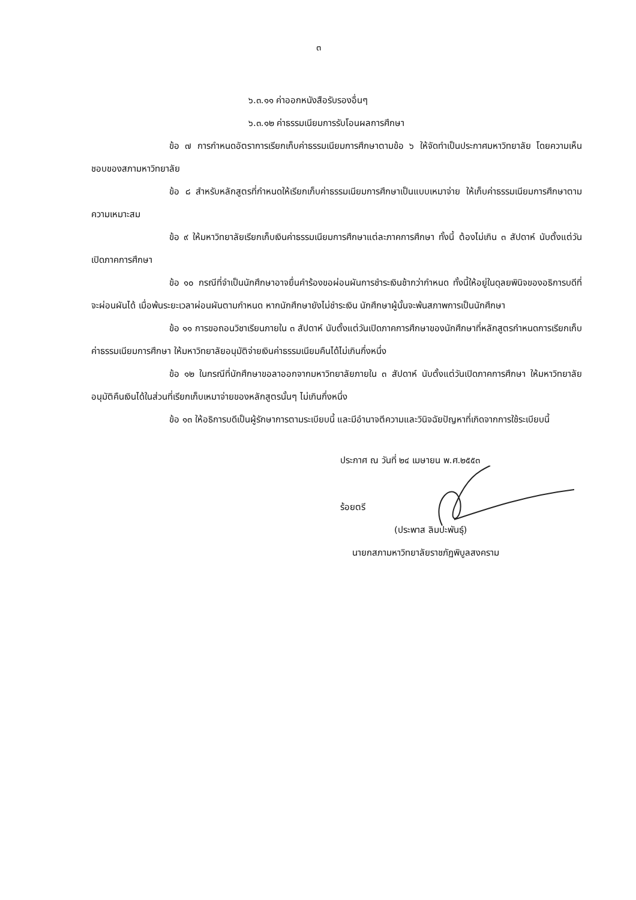๓
๖.๓.๑๑ ค่าออกหนังสือรับรองอื่นๆ
๖.๓.๑๒ ค่าธรรมเนียมการรับโอนผลการศึกษา
ข้อ ๗ การกำหนดอัตราการเรียกเก็บค่าธรรมเนียมการศึกษาตามข้อ ๖ ให้จัดทำเป็นประกาศมหาวิทยาลัย โดยความเห็นชอบของสภามหาวิทยาลัย
ข้อ ๘ สำหรับหลักสูตรที่กำหนดให้เรียกเก็บค่าธรรมเนียมการศึกษาเป็นแบบเหมาจ่าย ให้เก็บค่าธรรมเนียมการศึกษาตามความเหมาะสม
ข้อ ๙ ให้มหาวิทยาลัยเรียกเก็บเงินค่าธรรมเนียมการศึกษาแต่ละภาคการศึกษา ทั้งนี้ ต้องไม่เกิน ๓ สัปดาห์ นับตั้งแต่วันเปิดภาคการศึกษา
ข้อ ๑๐ กรณีที่จำเป็นนักศึกษาอาจยื่นคำร้องขอผ่อนผันการชำระเงินช้ากว่ากำหนด ทั้งนี้ให้อยู่ในดุลยพินิจของอธิการบดีที่จะผ่อนผันได้ เมื่อพ้นระยะเวลาผ่อนผันตามกำหนด หากนักศึกษายังไม่ชำระเงิน นักศึกษาผู้นั้นจะพ้นสภาพการเป็นนักศึกษา
ข้อ ๑๑ การขอถอนวิชาเรียนภายใน ๓ สัปดาห์ นับตั้งแต่วันเปิดภาคการศึกษาของนักศึกษาที่หลักสูตรกำหนดการเรียกเก็บค่าธรรมเนียมการศึกษา ให้มหาวิทยาลัยอนุมัติจ่ายเงินค่าธรรมเนียมคืนได้ไม่เกินกึ่งหนึ่ง
ข้อ ๑๒ ในกรณีที่นักศึกษาขอลาออกจากมหาวิทยาลัยภายใน ๓ สัปดาห์ นับตั้งแต่วันเปิดภาคการศึกษา ให้มหาวิทยาลัยอนุมัติคืนเงินได้ในส่วนที่เรียกเก็บเหมาจ่ายของหลักสูตรนั้นๆ ไม่เกินกึ่งหนึ่ง
ข้อ ๑๓ ให้อธิการบดีเป็นผู้รักษาการตามระเบียบนี้ และมีอำนาจตีความและวินิจฉัยปัญหาที่เกิดจากการใช้ระเบียบนี้
ประกาศ ณ วันที่ ๒๔ เมษายน พ.ศ.๒๕๕๓
ร้อยตรี
(ประพาส ลิมปะพันธุ์)
นายกสภามหาวิทยาลัยราชภัฏพิบูลสงคราม